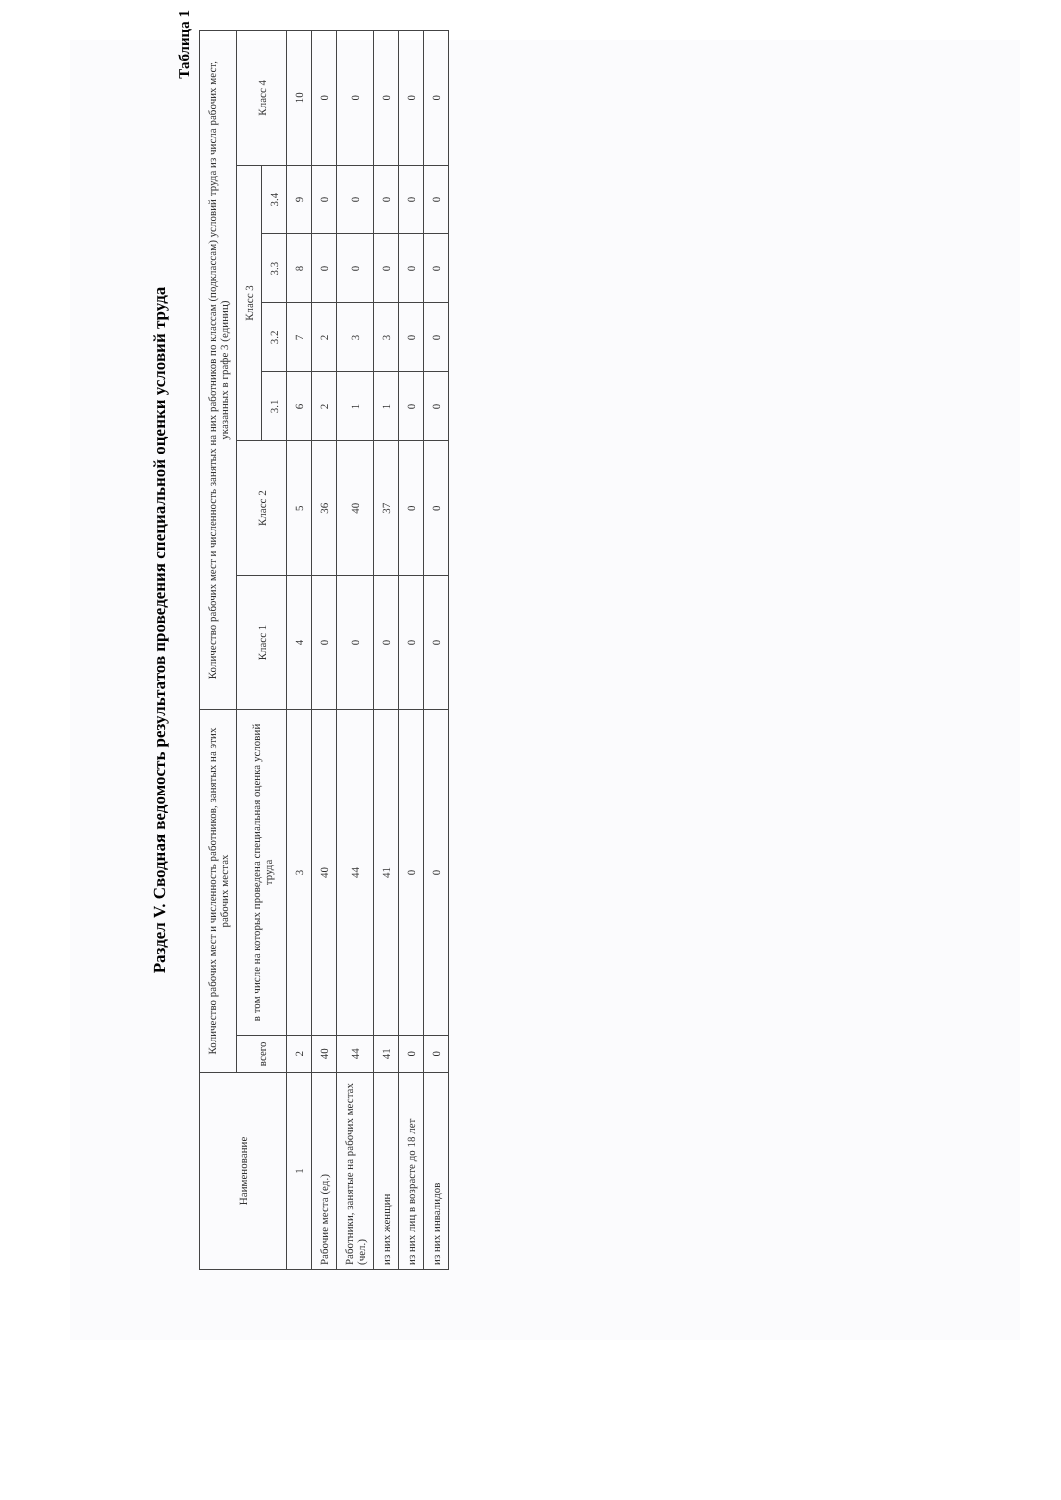Раздел V. Сводная ведомость результатов проведения специальной оценки условий труда
Таблица 1
| Наименование | Количество рабочих мест и численность работников, занятых на этих рабочих местах | | Количество рабочих мест и численность занятых на них работников по классам (подклассам) условий труда из числа рабочих мест, указанных в графе 3 (единиц) | | | | | | |
| --- | --- | --- | --- | --- | --- | --- | --- | --- | --- |
| | всего | в том числе на которых проведена специальная оценка условий труда | Класс 1 | Класс 2 | Класс 3 | | | | Класс 4 |
| | | | | | 3.1 | 3.2 | 3.3 | 3.4 | |
| 1 | 2 | 3 | 4 | 5 | 6 | 7 | 8 | 9 | 10 |
| Рабочие места (ед.) | 40 | 40 | 0 | 36 | 2 | 2 | 0 | 0 | 0 |
| Работники, занятые на рабочих местах (чел.) | 44 | 44 | 0 | 40 | 1 | 3 | 0 | 0 | 0 |
| из них женщин | 41 | 41 | 0 | 37 | 1 | 3 | 0 | 0 | 0 |
| из них лиц в возрасте до 18 лет | 0 | 0 | 0 | 0 | 0 | 0 | 0 | 0 | 0 |
| из них инвалидов | 0 | 0 | 0 | 0 | 0 | 0 | 0 | 0 | 0 |